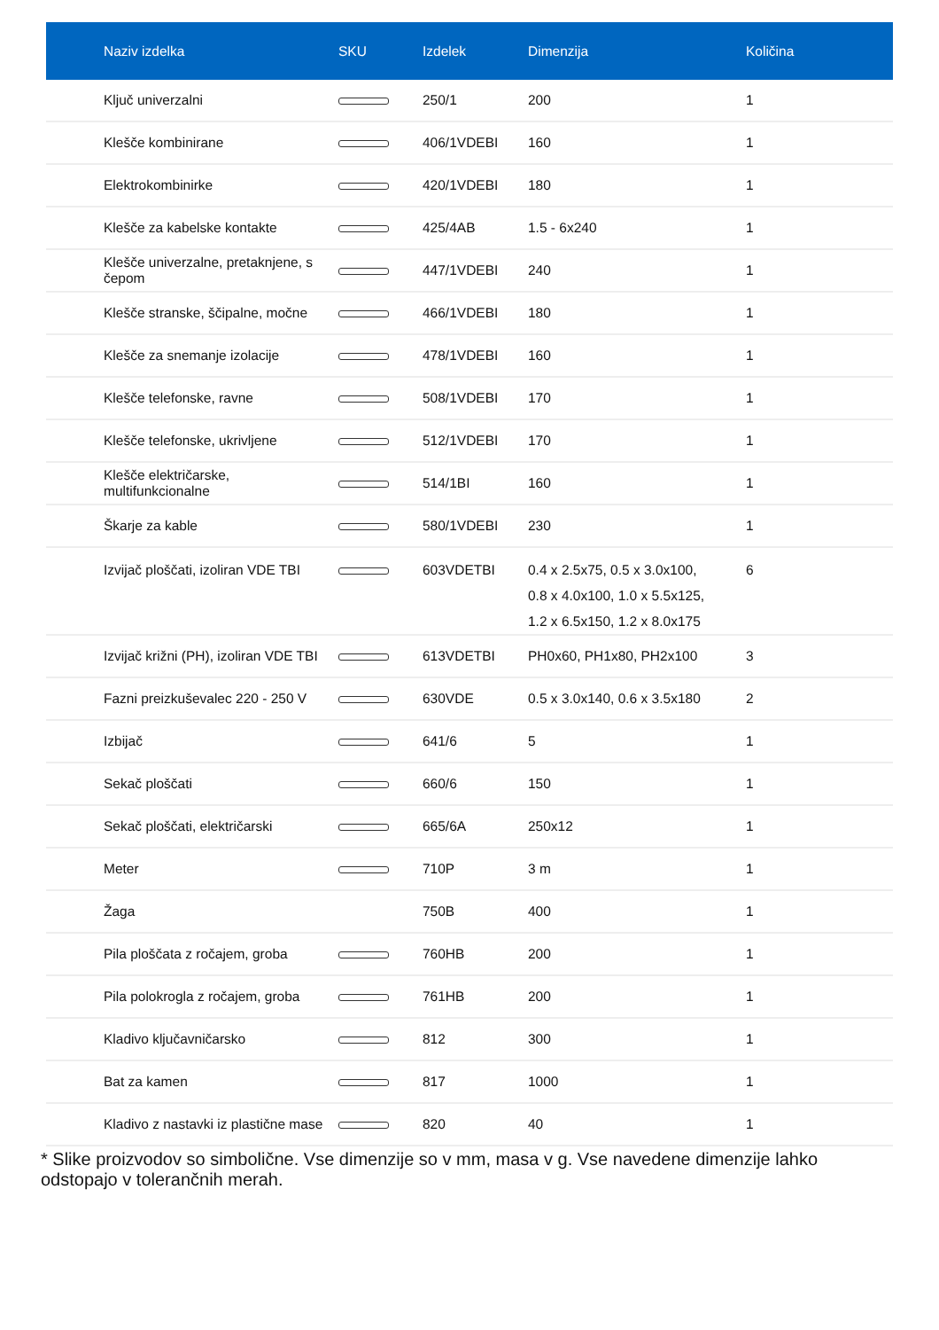| Naziv izdelka | SKU | Izdelek | Dimenzija | Količina |
| --- | --- | --- | --- | --- |
| Ključ univerzalni | | 250/1 | 200 | 1 |
| Klešče kombinirane | | 406/1VDEBI | 160 | 1 |
| Elektrokombinirke | | 420/1VDEBI | 180 | 1 |
| Klešče za kabelske kontakte | | 425/4AB | 1.5 - 6x240 | 1 |
| Klešče univerzalne, pretaknjene, s čepom | | 447/1VDEBI | 240 | 1 |
| Klešče stranske, ščipalne, močne | | 466/1VDEBI | 180 | 1 |
| Klešče za snemanje izolacije | | 478/1VDEBI | 160 | 1 |
| Klešče telefonske, ravne | | 508/1VDEBI | 170 | 1 |
| Klešče telefonske, ukrivljene | | 512/1VDEBI | 170 | 1 |
| Klešče električarske, multifunkcionalne | | 514/1BI | 160 | 1 |
| Škarje za kable | | 580/1VDEBI | 230 | 1 |
| Izvijač ploščati, izoliran VDE TBI | | 603VDETBI | 0.4 x 2.5x75, 0.5 x 3.0x100, 0.8 x 4.0x100, 1.0 x 5.5x125, 1.2 x 6.5x150, 1.2 x 8.0x175 | 6 |
| Izvijač križni (PH), izoliran VDE TBI | | 613VDETBI | PH0x60, PH1x80, PH2x100 | 3 |
| Fazni preizkuševalec 220 - 250 V | | 630VDE | 0.5 x 3.0x140, 0.6 x 3.5x180 | 2 |
| Izbijač | | 641/6 | 5 | 1 |
| Sekač ploščati | | 660/6 | 150 | 1 |
| Sekač ploščati, električarski | | 665/6A | 250x12 | 1 |
| Meter | | 710P | 3 m | 1 |
| Žaga | | 750B | 400 | 1 |
| Pila ploščata z ročajem, groba | | 760HB | 200 | 1 |
| Pila polokrogla z ročajem, groba | | 761HB | 200 | 1 |
| Kladivo ključavničarsko | | 812 | 300 | 1 |
| Bat za kamen | | 817 | 1000 | 1 |
| Kladivo z nastavki iz plastične mase | | 820 | 40 | 1 |
* Slike proizvodov so simbolične. Vse dimenzije so v mm, masa v g. Vse navedene dimenzije lahko odstopajo v tolerančnih merah.